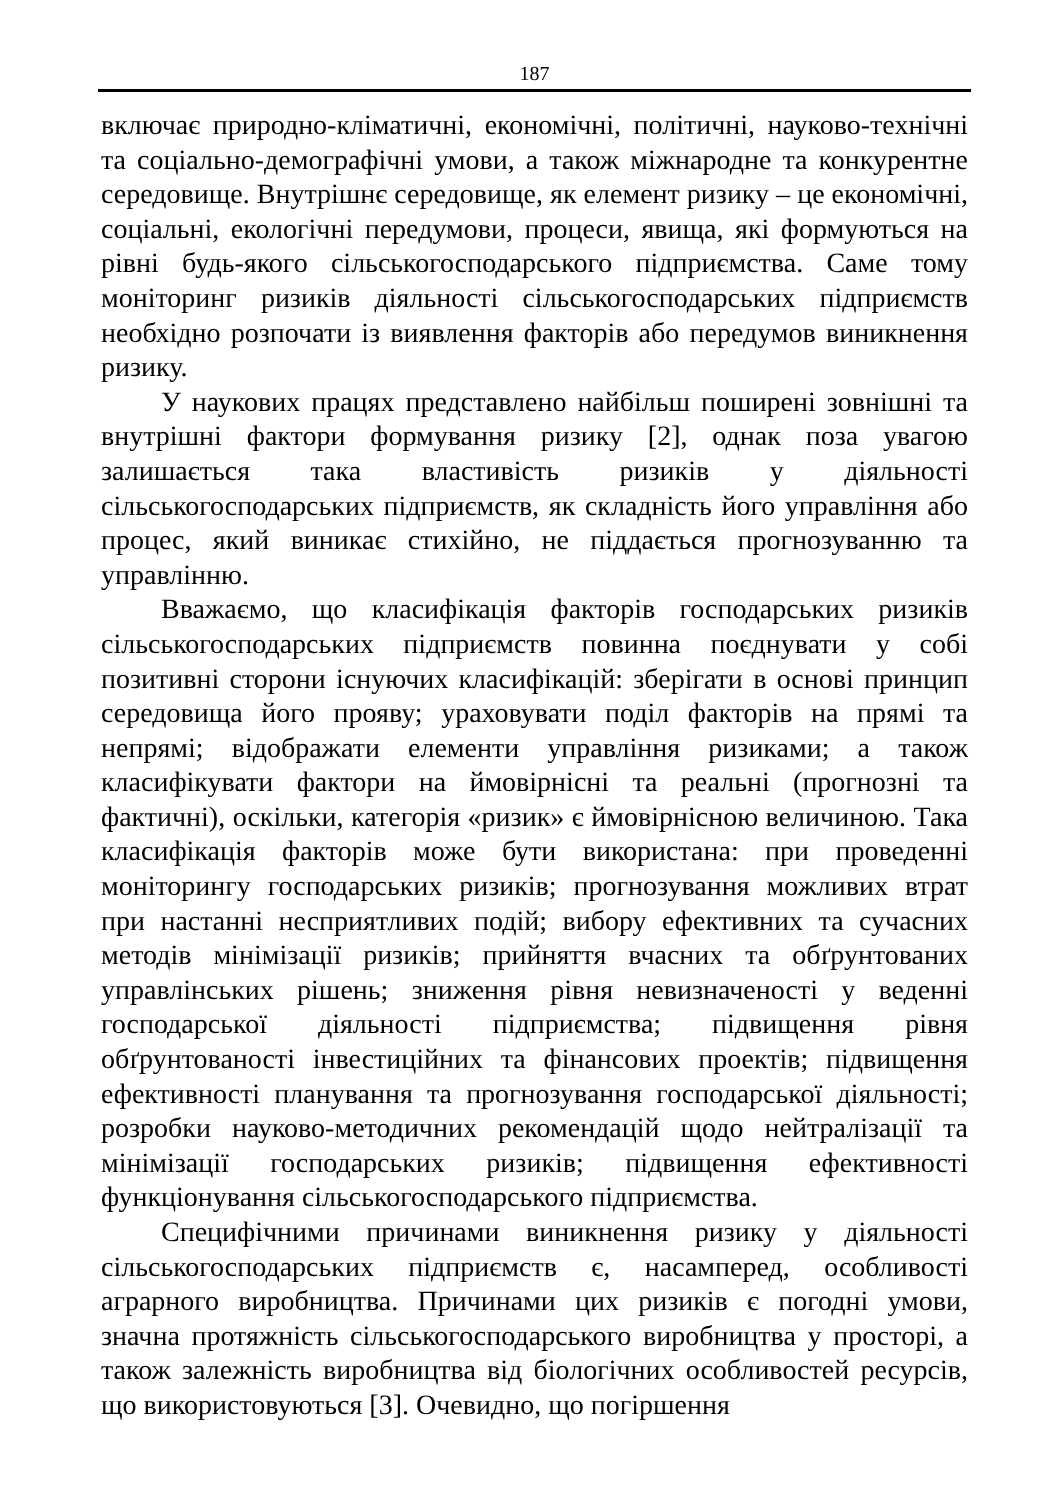187
включає природно-кліматичні, економічні, політичні, науково-технічні та соціально-демографічні умови, а також міжнародне та конкурентне середовище. Внутрішнє середовище, як елемент ризику – це економічні, соціальні, екологічні передумови, процеси, явища, які формуються на рівні будь-якого сільськогосподарського підприємства. Саме тому моніторинг ризиків діяльності сільськогосподарських підприємств необхідно розпочати із виявлення факторів або передумов виникнення ризику.
У наукових працях представлено найбільш поширені зовнішні та внутрішні фактори формування ризику [2], однак поза увагою залишається така властивість ризиків у діяльності сільськогосподарських підприємств, як складність його управління або процес, який виникає стихійно, не піддається прогнозуванню та управлінню.
Вважаємо, що класифікація факторів господарських ризиків сільськогосподарських підприємств повинна поєднувати у собі позитивні сторони існуючих класифікацій: зберігати в основі принцип середовища його прояву; ураховувати поділ факторів на прямі та непрямі; відображати елементи управління ризиками; а також класифікувати фактори на ймовірнісні та реальні (прогнозні та фактичні), оскільки, категорія «ризик» є ймовірнісною величиною. Така класифікація факторів може бути використана: при проведенні моніторингу господарських ризиків; прогнозування можливих втрат при настанні несприятливих подій; вибору ефективних та сучасних методів мінімізації ризиків; прийняття вчасних та обґрунтованих управлінських рішень; зниження рівня невизначеності у веденні господарської діяльності підприємства; підвищення рівня обґрунтованості інвестиційних та фінансових проектів; підвищення ефективності планування та прогнозування господарської діяльності; розробки науково-методичних рекомендацій щодо нейтралізації та мінімізації господарських ризиків; підвищення ефективності функціонування сільськогосподарського підприємства.
Специфічними причинами виникнення ризику у діяльності сільськогосподарських підприємств є, насамперед, особливості аграрного виробництва. Причинами цих ризиків є погодні умови, значна протяжність сільськогосподарського виробництва у просторі, а також залежність виробництва від біологічних особливостей ресурсів, що використовуються [3]. Очевидно, що погіршення